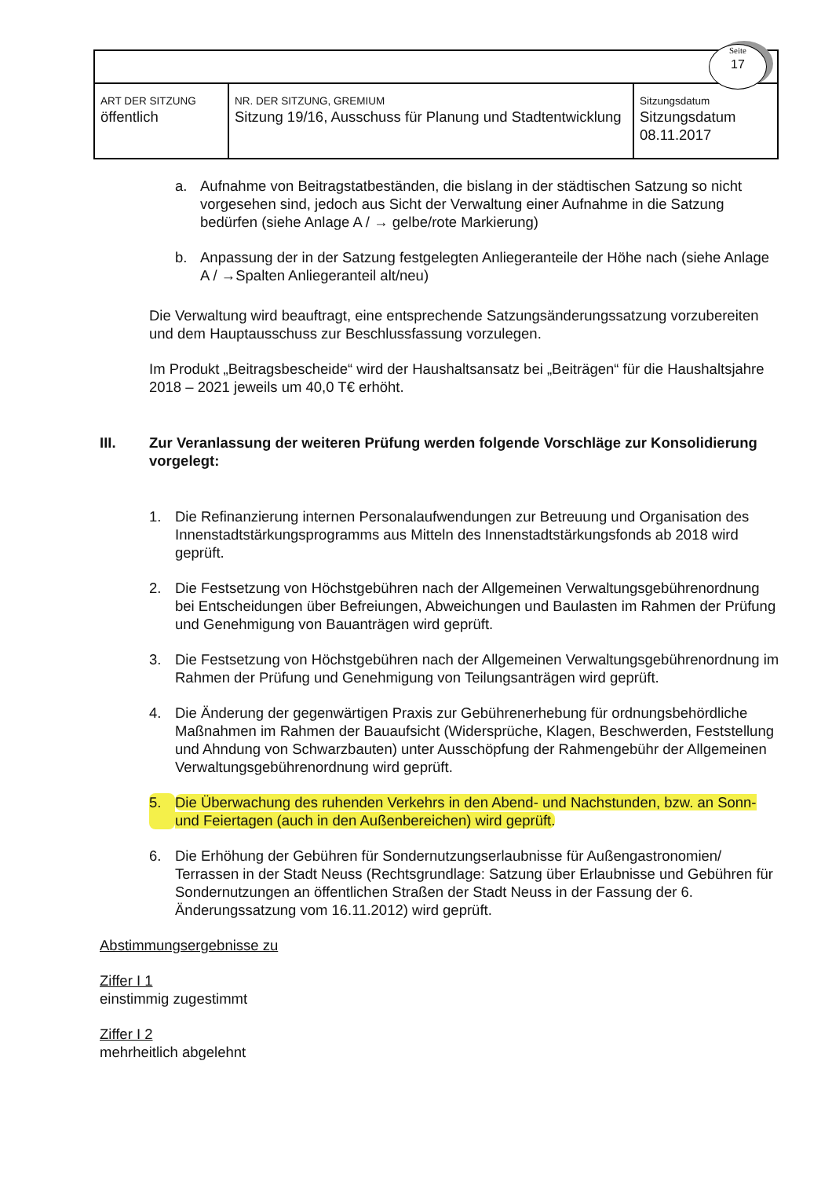Seite
17
| ART DER SITZUNG öffentlich | NR. DER SITZUNG, GREMIUM Sitzung 19/16, Ausschuss für Planung und Stadtentwicklung | Sitzungsdatum Sitzungsdatum 08.11.2017 |
a. Aufnahme von Beitragstatbeständen, die bislang in der städtischen Satzung so nicht vorgesehen sind, jedoch aus Sicht der Verwaltung einer Aufnahme in die Satzung bedürfen (siehe Anlage A / → gelbe/rote Markierung)
b. Anpassung der in der Satzung festgelegten Anliegeranteile der Höhe nach (siehe Anlage A / →Spalten Anliegeranteil alt/neu)
Die Verwaltung wird beauftragt, eine entsprechende Satzungsänderungssatzung vorzubereiten und dem Hauptausschuss zur Beschlussfassung vorzulegen.
Im Produkt „Beitragsbescheide“ wird der Haushaltsansatz bei „Beiträgen“ für die Haushaltsjahre 2018 – 2021 jeweils um 40,0 T€ erhöht.
III. Zur Veranlassung der weiteren Prüfung werden folgende Vorschläge zur Konsolidierung vorgelegt:
1. Die Refinanzierung internen Personalaufwendungen zur Betreuung und Organisation des Innenstadtstärkungsprogramms aus Mitteln des Innenstadtstärkungsfonds ab 2018 wird geprüft.
2. Die Festsetzung von Höchstgebühren nach der Allgemeinen Verwaltungsgebührenordnung bei Entscheidungen über Befreiungen, Abweichungen und Baulasten im Rahmen der Prüfung und Genehmigung von Bauanträgen wird geprüft.
3. Die Festsetzung von Höchstgebühren nach der Allgemeinen Verwaltungsgebührenordnung im Rahmen der Prüfung und Genehmigung von Teilungsanträgen wird geprüft.
4. Die Änderung der gegenwärtigen Praxis zur Gebührenerhebung für ordnungsbehördliche Maßnahmen im Rahmen der Bauaufsicht (Widersprüche, Klagen, Beschwerden, Feststellung und Ahndung von Schwarzbauten) unter Ausschöpfung der Rahmengebühr der Allgemeinen Verwaltungsgebührenordnung wird geprüft.
5. Die Überwachung des ruhenden Verkehrs in den Abend- und Nachstunden, bzw. an Sonn- und Feiertagen (auch in den Außenbereichen) wird geprüft.
6. Die Erhöhung der Gebühren für Sondernutzungserlaubnisse für Außengastronomien/ Terrassen in der Stadt Neuss (Rechtsgrundlage: Satzung über Erlaubnisse und Gebühren für Sondernutzungen an öffentlichen Straßen der Stadt Neuss in der Fassung der 6. Änderungssatzung vom 16.11.2012) wird geprüft.
Abstimmungsergebnisse zu
Ziffer I 1
einstimmig zugestimmt
Ziffer I 2
mehrheitlich abgelehnt